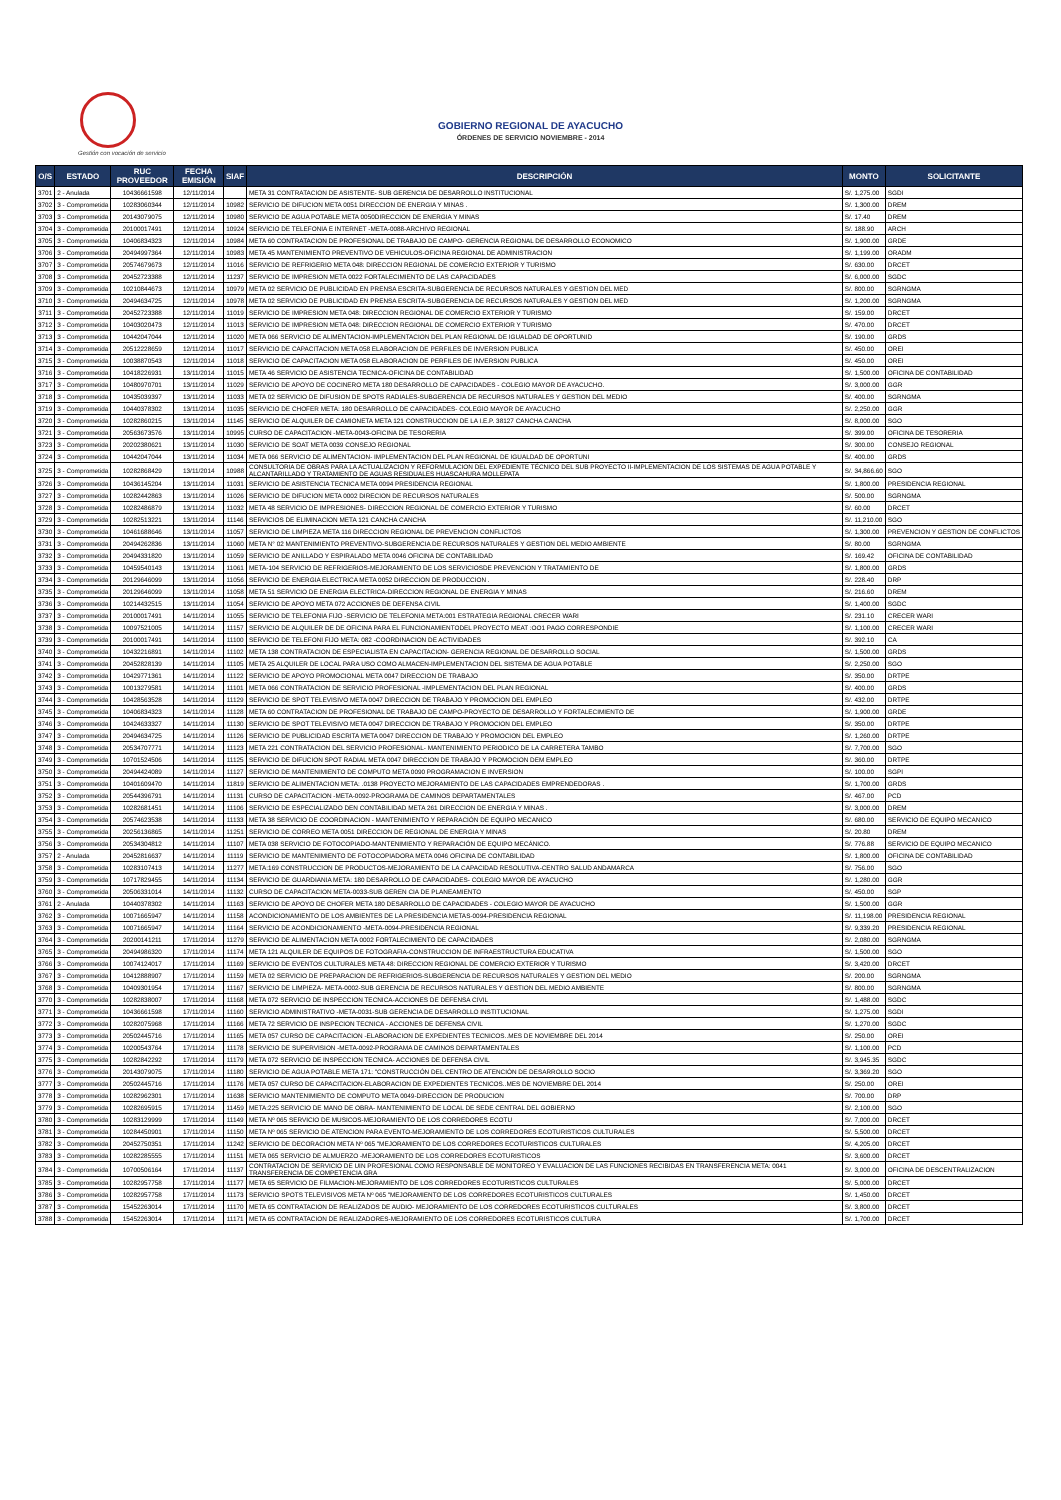Gestión con vocación de servicio
GOBIERNO REGIONAL DE AYACUCHO
ÓRDENES DE SERVICIO NOVIEMBRE - 2014
| O/S | ESTADO | RUC PROVEEDOR | FECHA EMISIÓN | SIAF | DESCRIPCIÓN | MONTO | SOLICITANTE |
| --- | --- | --- | --- | --- | --- | --- | --- |
| 3701 | 2 - Anulada | 10436661598 | 12/11/2014 | | META 31 CONTRATACION DE ASISTENTE- SUB GERENCIA DE DESARROLLO INSTITUCIONAL | S/. 1,275.00 | SGDI |
| 3702 | 3 - Comprometida | 10283060344 | 12/11/2014 | 10982 | SERVICIO DE DIFUCION META 0051 DIRECCION DE ENERGIA Y MINAS . | S/. 1,300.00 | DREM |
| 3703 | 3 - Comprometida | 20143079075 | 12/11/2014 | 10980 | SERVICIO DE AGUA POTABLE META 0050DIRECCION DE ENERGIA Y MINAS | S/. 17.40 | DREM |
| 3704 | 3 - Comprometida | 20100017491 | 12/11/2014 | 10924 | SERVICIO DE TELEFONIA E INTERNET -META-0088-ARCHIVO REGIONAL | S/. 188.90 | ARCH |
| 3705 | 3 - Comprometida | 10406834323 | 12/11/2014 | 10984 | META 60 CONTRATACION DE PROFESIONAL DE TRABAJO DE CAMPO- GERENCIA REGIONAL DE DESARROLLO ECONOMICO | S/. 1,900.00 | GRDE |
| 3706 | 3 - Comprometida | 20494997364 | 12/11/2014 | 10983 | META 45 MANTENIMIENTO PREVENTIVO DE VEHICULOS-OFICINA REGIONAL DE ADMINISTRACION | S/. 1,199.00 | ORADM |
| 3707 | 3 - Comprometida | 20574679673 | 12/11/2014 | 11016 | SERVICIO DE REFRIGERIO META 048: DIRECCION REGIONAL DE COMERCIO EXTERIOR Y TURISMO | S/. 630.00 | DRCET |
| 3708 | 3 - Comprometida | 20452723388 | 12/11/2014 | 11237 | SERVICIO DE IMPRESION META 0022 FORTALECIMIENTO DE LAS CAPACIDADES | S/. 6,000.00 | SGDC |
| 3709 | 3 - Comprometida | 10210844673 | 12/11/2014 | 10979 | META 02 SERVICIO DE PUBLICIDAD EN PRENSA ESCRITA-SUBGERENCIA DE RECURSOS NATURALES Y GESTION DEL MED | S/. 800.00 | SGRNGMA |
| 3710 | 3 - Comprometida | 20494634725 | 12/11/2014 | 10978 | META 02 SERVICIO DE PUBLICIDAD EN PRENSA ESCRITA-SUBGERENCIA DE RECURSOS NATURALES Y GESTION DEL MED | S/. 1,200.00 | SGRNGMA |
| 3711 | 3 - Comprometida | 20452723388 | 12/11/2014 | 11019 | SERVICIO DE IMPRESION META 048: DIRECCION REGIONAL DE COMERCIO EXTERIOR Y TURISMO | S/. 159.00 | DRCET |
| 3712 | 3 - Comprometida | 10403020473 | 12/11/2014 | 11013 | SERVICIO DE IMPRESION META 048: DIRECCION REGIONAL DE COMERCIO EXTERIOR Y TURISMO | S/. 470.00 | DRCET |
| 3713 | 3 - Comprometida | 10442047044 | 12/11/2014 | 11020 | META 066 SERVICIO DE ALIMENTACION-IMPLEMENTACION DEL PLAN REGIONAL DE IGUALDAD DE OPORTUNID | S/. 190.00 | GRDS |
| 3714 | 3 - Comprometida | 20512228659 | 12/11/2014 | 11017 | SERVICIO DE CAPACITACION META 058 ELABORACION DE PERFILES DE INVERSION PUBLICA | S/. 450.00 | OREI |
| 3715 | 3 - Comprometida | 10038870543 | 12/11/2014 | 11018 | SERVICIO DE CAPACITACION META 058 ELABORACION DE PERFILES DE INVERSION PUBLICA | S/. 450.00 | OREI |
| 3716 | 3 - Comprometida | 10418226931 | 13/11/2014 | 11015 | META 46 SERVICIO DE ASISTENCIA TECNICA-OFICINA DE CONTABILIDAD | S/. 1,500.00 | OFICINA DE CONTABILIDAD |
| 3717 | 3 - Comprometida | 10480970701 | 13/11/2014 | 11029 | SERVICIO DE APOYO DE COCINERO META 180 DESARROLLO DE CAPACIDADES - COLEGIO MAYOR DE AYACUCHO. | S/. 3,000.00 | GGR |
| 3718 | 3 - Comprometida | 10435039397 | 13/11/2014 | 11033 | META 02 SERVICIO DE DIFUSION DE SPOTS RADIALES-SUBGERENCIA DE RECURSOS NATURALES Y GESTION DEL MEDIO | S/. 400.00 | SGRNGMA |
| 3719 | 3 - Comprometida | 10440378302 | 13/11/2014 | 11035 | SERVICIO DE CHOFER META: 180 DESARROLLO DE CAPACIDADES- COLEGIO MAYOR DE AYACUCHO | S/. 2,250.00 | GGR |
| 3720 | 3 - Comprometida | 10282860215 | 13/11/2014 | 11145 | SERVICIO DE ALQUILER DE CAMIONETA META 121 CONSTRUCCION DE LA I.E.P. 38127 CANCHA CANCHA | S/. 8,000.00 | SGO |
| 3721 | 3 - Comprometida | 20563673576 | 13/11/2014 | 10995 | CURSO DE CAPACITACION -META-0043-OFICINA DE TESORERIA | S/. 399.00 | OFICINA DE TESORERIA |
| 3723 | 3 - Comprometida | 20202380621 | 13/11/2014 | 11030 | SERVICIO DE SOAT META 0039 CONSEJO REGIONAL | S/. 300.00 | CONSEJO REGIONAL |
| 3724 | 3 - Comprometida | 10442047044 | 13/11/2014 | 11034 | META 066 SERVICIO DE ALIMENTACION- IMPLEMENTACION DEL PLAN REGIONAL DE IGUALDAD DE OPORTUNI | S/. 400.00 | GRDS |
| 3725 | 3 - Comprometida | 10282868429 | 13/11/2014 | 10988 | CONSULTORIA DE OBRAS PARA LA ACTUALIZACION Y REFORMULACION DEL EXPEDIENTE TÉCNICO DEL SUB PROYECTO II-IMPLEMENTACION DE LOS SISTEMAS DE AGUA POTABLE Y ALCANTARILLADO Y TRATAMIENTO DE AGUAS RESIDUALES HUASCAHURA MOLLEPATA | S/. 34,866.60 | SGO |
| 3726 | 3 - Comprometida | 10436145204 | 13/11/2014 | 11031 | SERVICIO DE ASISTENCIA TECNICA META 0094 PRESIDENCIA REGIONAL | S/. 1,800.00 | PRESIDENCIA REGIONAL |
| 3727 | 3 - Comprometida | 10282442863 | 13/11/2014 | 11026 | SERVICIO DE DIFUCION META 0002 DIRECION DE RECURSOS NATURALES | S/. 500.00 | SGRNGMA |
| 3728 | 3 - Comprometida | 10282486879 | 13/11/2014 | 11032 | META 48 SERVICIO DE IMPRESIONES- DIRECCION REGIONAL DE COMERCIO EXTERIOR Y TURISMO | S/. 60.00 | DRCET |
| 3729 | 3 - Comprometida | 10282513221 | 13/11/2014 | 11146 | SERVICIOS DE ELIMINACION META 121 CANCHA CANCHA | S/. 11,210.00 | SGO |
| 3730 | 3 - Comprometida | 10461688646 | 13/11/2014 | 11057 | SERVICIO DE LIMPIEZA META 116 DIRECCION REGIONAL DE PREVENCION CONFLICTOS | S/. 1,300.00 | PREVENCION Y GESTION DE CONFLICTOS |
| 3731 | 3 - Comprometida | 20494262836 | 13/11/2014 | 11060 | META N° 02 MANTENIMIENTO PREVENTIVO-SUBGERENCIA DE RECURSOS NATURALES Y GESTION DEL MEDIO AMBIENTE | S/. 80.00 | SGRNGMA |
| 3732 | 3 - Comprometida | 20494331820 | 13/11/2014 | 11059 | SERVICIO DE ANILLADO Y ESPIRALADO META 0046 OFICINA DE CONTABILIDAD | S/. 169.42 | OFICINA DE CONTABILIDAD |
| 3733 | 3 - Comprometida | 10459540143 | 13/11/2014 | 11061 | META-104 SERVICIO DE REFRIGERIOS-MEJORAMIENTO DE LOS SERVICIOSDE PREVENCION Y TRATAMIENTO DE | S/. 1,800.00 | GRDS |
| 3734 | 3 - Comprometida | 20129646099 | 13/11/2014 | 11056 | SERVICIO DE ENERGIA ELECTRICA META 0052 DIRECCION DE PRODUCCION . | S/. 228.40 | DRP |
| 3735 | 3 - Comprometida | 20129646099 | 13/11/2014 | 11058 | META 51 SERVICIO DE ENERGIA ELECTRICA-DIRECCION REGIONAL DE ENERGIA Y MINAS | S/. 216.60 | DREM |
| 3736 | 3 - Comprometida | 10214432515 | 13/11/2014 | 11054 | SERVICIO DE APOYO META 072 ACCIONES DE DEFENSA CIVIL | S/. 1,400.00 | SGDC |
| 3737 | 3 - Comprometida | 20100017491 | 14/11/2014 | 11055 | SERVICIO DE TELEFONIA FIJO -SERVICIO DE TELEFONIA META:001 ESTRATEGIA REGIONAL CRECER WARI | S/. 231.10 | CRECER WARI |
| 3738 | 3 - Comprometida | 10097521005 | 14/11/2014 | 11157 | SERVICIO DE ALQUILER DE DE OFICINA PARA EL FUNCIONAMIENTODEL PROYECTO MEAT :OO1 PAGO CORRESPONDIE | S/. 1,100.00 | CRECER WARI |
| 3739 | 3 - Comprometida | 20100017491 | 14/11/2014 | 11100 | SERVICIO DE TELEFONI FIJO META: 082 -COORDINACION DE ACTIVIDADES | S/. 392.10 | CA |
| 3740 | 3 - Comprometida | 10432216891 | 14/11/2014 | 11102 | META 138 CONTRATACION DE ESPECIALISTA EN CAPACITACION- GERENCIA REGIONAL DE DESARROLLO SOCIAL | S/. 1,500.00 | GRDS |
| 3741 | 3 - Comprometida | 20452828139 | 14/11/2014 | 11105 | META 25 ALQUILER DE LOCAL PARA USO COMO ALMACEN-IMPLEMENTACION DEL SISTEMA DE AGUA POTABLE | S/. 2,250.00 | SGO |
| 3742 | 3 - Comprometida | 10429771361 | 14/11/2014 | 11122 | SERVICIO DE APOYO PROMOCIONAL META 0047 DIRECCION DE TRABAJO | S/. 350.00 | DRTPE |
| 3743 | 3 - Comprometida | 10013279581 | 14/11/2014 | 11101 | META 066 CONTRATACION DE SERVICIO PROFESIONAL -IMPLEMENTACION DEL PLAN REGIONAL | S/. 400.00 | GRDS |
| 3744 | 3 - Comprometida | 10428563528 | 14/11/2014 | 11129 | SERVICIO DE SPOT TELEVISIVO META 0047 DIRECCION DE TRABAJO Y PROMOCION DEL EMPLEO | S/. 432.00 | DRTPE |
| 3745 | 3 - Comprometida | 10406834323 | 14/11/2014 | 11128 | META 60 CONTRATACION DE PROFESIONAL DE TRABAJO DE CAMPO-PROYECTO DE DESARROLLO Y FORTALECIMIENTO DE | S/. 1,900.00 | GRDE |
| 3746 | 3 - Comprometida | 10424633327 | 14/11/2014 | 11130 | SERVICIO DE SPOT TELEVISIVO META 0047 DIRECCION DE TRABAJO Y PROMOCION DEL EMPLEO | S/. 350.00 | DRTPE |
| 3747 | 3 - Comprometida | 20494634725 | 14/11/2014 | 11126 | SERVICIO DE PUBLICIDAD ESCRITA META 0047 DIRECCION DE TRABAJO Y PROMOCION DEL EMPLEO | S/. 1,260.00 | DRTPE |
| 3748 | 3 - Comprometida | 20534707771 | 14/11/2014 | 11123 | META 221 CONTRATACION DEL SERVICIO PROFESIONAL- MANTENIMIENTO PERIODICO DE LA CARRETERA TAMBO | S/. 7,700.00 | SGO |
| 3749 | 3 - Comprometida | 10701524506 | 14/11/2014 | 11125 | SERVICIO DE DIFUCION SPOT RADIAL META 0047 DIRECCION DE TRABAJO Y PROMOCION DEM EMPLEO | S/. 360.00 | DRTPE |
| 3750 | 3 - Comprometida | 20494424089 | 14/11/2014 | 11127 | SERVICIO DE MANTENIMIENTO DE COMPUTO META 0090 PROGRAMACION E INVERSION | S/. 100.00 | SGPI |
| 3751 | 3 - Comprometida | 10401609470 | 14/11/2014 | 11819 | SERVICIO DE ALIMENTACION META: .0138 PROYECTO MEJORAMIENTO DE LAS CAPACIDADES EMPRENDEDORAS . | S/. 1,700.00 | GRDS |
| 3752 | 3 - Comprometida | 20544396791 | 14/11/2014 | 11131 | CURSO DE CAPACITACION -META-0092-PROGRAMA DE CAMINOS DEPARTAMENTALES | S/. 467.00 | PCD |
| 3753 | 3 - Comprometida | 10282681451 | 14/11/2014 | 11106 | SERVICIO DE ESPECIALIZADO DEN CONTABILIDAD META 261 DIRECCION DE ENERGIA Y MINAS . | S/. 3,000.00 | DREM |
| 3754 | 3 - Comprometida | 20574623538 | 14/11/2014 | 11133 | META 38 SERVICIO DE COORDINACION - MANTENIMIENTO Y REPARACIÓN DE EQUIPO MECANICO | S/. 680.00 | SERVICIO DE EQUIPO MECANICO |
| 3755 | 3 - Comprometida | 20256136865 | 14/11/2014 | 11251 | SERVICIO DE CORREO META 0051 DIRECCION DE REGIONAL DE ENERGIA Y MINAS | S/. 20.80 | DREM |
| 3756 | 3 - Comprometida | 20534304812 | 14/11/2014 | 11107 | META 038 SERVICIO DE FOTOCOPIADO-MANTENIMIENTO Y REPARACIÓN DE EQUIPO MECÁNICO. | S/. 776.88 | SERVICIO DE EQUIPO MECANICO |
| 3757 | 2 - Anulada | 20452816637 | 14/11/2014 | 11119 | SERVICIO DE MANTENIMIENTO DE FOTOCOPIADORA META 0046 OFICINA DE CONTABILIDAD | S/. 1,800.00 | OFICINA DE CONTABILIDAD |
| 3758 | 3 - Comprometida | 10283107413 | 14/11/2014 | 11277 | META:169 CONSTRUCCION DE PRODUCTOS-MEJORAMIENTO DE LA CAPACIDAD RESOLUTIVA-CENTRO SALUD ANDAMARCA | S/. 756.00 | SGO |
| 3759 | 3 - Comprometida | 10717829455 | 14/11/2014 | 11134 | SERVICIO DE GUARDIANIA META: 180 DESARROLLO DE CAPACIDADES- COLEGIO MAYOR DE AYACUCHO | S/. 1,280.00 | GGR |
| 3760 | 3 - Comprometida | 20506331014 | 14/11/2014 | 11132 | CURSO DE CAPACITACION META-0033-SUB GEREN CIA DE PLANEAMIENTO | S/. 450.00 | SGP |
| 3761 | 2 - Anulada | 10440378302 | 14/11/2014 | 11163 | SERVICIO DE APOYO DE CHOFER META 180 DESARROLLO DE CAPACIDADES - COLEGIO MAYOR DE AYACUCHO | S/. 1,500.00 | GGR |
| 3762 | 3 - Comprometida | 10071665947 | 14/11/2014 | 11158 | ACONDICIONAMIENTO DE LOS AMBIENTES DE LA PRESIDENCIA METAS-0094-PRESIDENCIA REGIONAL | S/. 11,198.00 | PRESIDENCIA REGIONAL |
| 3763 | 3 - Comprometida | 10071665947 | 14/11/2014 | 11164 | SERVICIO DE ACONDICIONAMIENTO -META-0094-PRESIDENCIA REGIONAL | S/. 9,339.20 | PRESIDENCIA REGIONAL |
| 3764 | 3 - Comprometida | 20200141211 | 17/11/2014 | 11279 | SERVICIO DE ALIMENTACION META 0002 FORTALECIMIENTO DE CAPACIDADES | S/. 2,080.00 | SGRNGMA |
| 3765 | 3 - Comprometida | 20494986320 | 17/11/2014 | 11174 | META 121 ALQUILER DE EQUIPOS DE FOTOGRAFIA-CONSTRUCCION DE INFRAESTRUCTURA EDUCATIVA | S/. 1,500.00 | SGO |
| 3766 | 3 - Comprometida | 10074124017 | 17/11/2014 | 11169 | SERVICIO DE EVENTOS CULTURALES META 48: DIRECCION REGIONAL DE COMERCIO EXTERIOR Y TURISMO | S/. 3,420.00 | DRCET |
| 3767 | 3 - Comprometida | 10412888907 | 17/11/2014 | 11159 | META 02 SERVICIO DE PREPARACION DE REFRIGERIOS-SUBGERENCIA DE RECURSOS NATURALES Y GESTION DEL MEDIO | S/. 200.00 | SGRNGMA |
| 3768 | 3 - Comprometida | 10409301954 | 17/11/2014 | 11167 | SERVICIO DE LIMPIEZA- META-0002-SUB GERENCIA DE RECURSOS NATURALES Y GESTION DEL MEDIO AMBIENTE | S/. 800.00 | SGRNGMA |
| 3770 | 3 - Comprometida | 10282838007 | 17/11/2014 | 11168 | META 072 SERVICIO DE INSPECCION TECNICA-ACCIONES DE DEFENSA CIVIL | S/. 1,488.00 | SGDC |
| 3771 | 3 - Comprometida | 10436661598 | 17/11/2014 | 11160 | SERVICIO ADMINISTRATIVO -META-0031-SUB GERENCIA DE DESARROLLO INSTITUCIONAL | S/. 1,275.00 | SGDI |
| 3772 | 3 - Comprometida | 10282075968 | 17/11/2014 | 11166 | META 72 SERVICIO DE INSPECION TECNICA - ACCIONES DE DEFENSA CIVIL | S/. 1,270.00 | SGDC |
| 3773 | 3 - Comprometida | 20502445716 | 17/11/2014 | 11165 | META 057 CURSO DE CAPACITACION -ELABORACION DE EXPEDIENTES TECNICOS..MES DE NOVIEMBRE DEL 2014 | S/. 250.00 | OREI |
| 3774 | 3 - Comprometida | 10200543764 | 17/11/2014 | 11178 | SERVICIO DE SUPERVISION -META-0092-PROGRAMA DE CAMINOS DEPARTAMENTALES | S/. 1,100.00 | PCD |
| 3775 | 3 - Comprometida | 10282842292 | 17/11/2014 | 11179 | META 072 SERVICIO DE INSPECCION TECNICA- ACCIONES DE DEFENSA CIVIL | S/. 3,945.35 | SGDC |
| 3776 | 3 - Comprometida | 20143079075 | 17/11/2014 | 11180 | SERVICIO DE AGUA POTABLE META 171: "CONSTRUCCIÓN DEL CENTRO DE ATENCIÓN DE DESARROLLO SOCIO | S/. 3,369.20 | SGO |
| 3777 | 3 - Comprometida | 20502445716 | 17/11/2014 | 11176 | META 057 CURSO DE CAPACITACION-ELABORACION DE EXPEDIENTES TECNICOS..MES DE NOVIEMBRE DEL 2014 | S/. 250.00 | OREI |
| 3778 | 3 - Comprometida | 10282962301 | 17/11/2014 | 11638 | SERVICIO MANTENIMIENTO DE COMPUTO META 0049-DIRECCION DE PRODUCION | S/. 700.00 | DRP |
| 3779 | 3 - Comprometida | 10282695915 | 17/11/2014 | 11459 | META:225 SERVICIO DE MANO DE OBRA- MANTENIMIENTO DE LOCAL DE SEDE CENTRAL DEL GOBIERNO | S/. 2,100.00 | SGO |
| 3780 | 3 - Comprometida | 10283129999 | 17/11/2014 | 11149 | META Nº 065 SERVICIO DE MUSICOS-MEJORAMIENTO DE LOS CORREDORES ECOTU | S/. 7,000.00 | DRCET |
| 3781 | 3 - Comprometida | 10284450901 | 17/11/2014 | 11150 | META Nº 065 SERVICIO DE ATENCION PARA EVENTO-MEJORAMIENTO DE LOS CORREDORES ECOTURISTICOS CULTURALES | S/. 5,500.00 | DRCET |
| 3782 | 3 - Comprometida | 20452750351 | 17/11/2014 | 11242 | SERVICIO DE DECORACION META Nº 065 "MEJORAMIENTO DE LOS CORREDORES ECOTURISTICOS CULTURALES | S/. 4,205.00 | DRCET |
| 3783 | 3 - Comprometida | 10282285555 | 17/11/2014 | 11151 | META 065 SERVICIO DE ALMUERZO -MEJORAMIENTO DE LOS CORREDORES ECOTURISTICOS | S/. 3,600.00 | DRCET |
| 3784 | 3 - Comprometida | 10700506164 | 17/11/2014 | 11137 | CONTRATACION DE SERVICIO DE UIN PROFESIONAL COMO RESPONSABLE DE MONITOREO Y EVALUACION DE LAS FUNCIONES RECIBIDAS EN TRANSFERENCIA META: 0041 TRANSFERENCIA DE COMPETENCIA GRA | S/. 3,000.00 | OFICINA DE DESCENTRALIZACION |
| 3785 | 3 - Comprometida | 10282957758 | 17/11/2014 | 11177 | META 65 SERVICIO DE FILMACION-MEJORAMIENTO DE LOS CORREDORES ECOTURISTICOS CULTURALES | S/. 5,000.00 | DRCET |
| 3786 | 3 - Comprometida | 10282957758 | 17/11/2014 | 11173 | SERVICIO SPOTS TELEVISIVOS META Nº 065 "MEJORAMIENTO DE LOS CORREDORES ECOTURISTICOS CULTURALES | S/. 1,450.00 | DRCET |
| 3787 | 3 - Comprometida | 15452263014 | 17/11/2014 | 11170 | META 65 CONTRATACION DE REALIZADOS DE AUDIO- MEJORAMIENTO DE LOS CORREDORES ECOTURISTICOS CULTURALES | S/. 3,800.00 | DRCET |
| 3788 | 3 - Comprometida | 15452263014 | 17/11/2014 | 11171 | META 65 CONTRATACION DE REALIZADORES-MEJORAMIENTO DE LOS CORREDORES ECOTURISTICOS CULTURA | S/. 1,700.00 | DRCET |